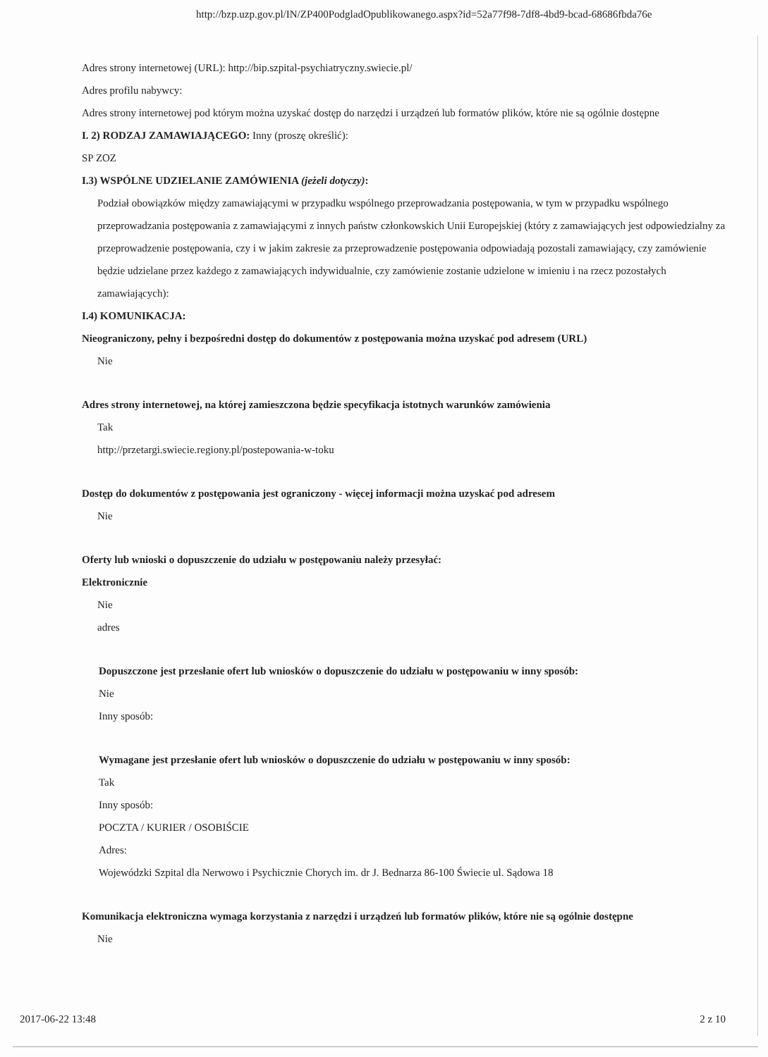http://bzp.uzp.gov.pl/IN/ZP400PodgladOpublikowanego.aspx?id=52a77f98-7df8-4bd9-bcad-68686fbda76e
Adres strony internetowej (URL): http://bip.szpital-psychiatryczny.swiecie.pl/
Adres profilu nabywcy:
Adres strony internetowej pod którym można uzyskać dostęp do narzędzi i urządzeń lub formatów plików, które nie są ogólnie dostępne
I. 2) RODZAJ ZAMAWIAJĄCEGO: Inny (proszę określić):
SP ZOZ
I.3) WSPÓLNE UDZIELANIE ZAMÓWIENIA (jeżeli dotyczy):
Podział obowiązków między zamawiającymi w przypadku wspólnego przeprowadzania postępowania, w tym w przypadku wspólnego przeprowadzania postępowania z zamawiającymi z innych państw członkowskich Unii Europejskiej (który z zamawiających jest odpowiedzialny za przeprowadzenie postępowania, czy i w jakim zakresie za przeprowadzenie postępowania odpowiadają pozostali zamawiający, czy zamówienie będzie udzielane przez każdego z zamawiających indywidualnie, czy zamówienie zostanie udzielone w imieniu i na rzecz pozostałych zamawiających):
I.4) KOMUNIKACJA:
Nieograniczony, pełny i bezpośredni dostęp do dokumentów z postępowania można uzyskać pod adresem (URL)
Nie
Adres strony internetowej, na której zamieszczona będzie specyfikacja istotnych warunków zamówienia
Tak
http://przetargi.swiecie.regiony.pl/postepowania-w-toku
Dostęp do dokumentów z postępowania jest ograniczony - więcej informacji można uzyskać pod adresem
Nie
Oferty lub wnioski o dopuszczenie do udziału w postępowaniu należy przesyłać:
Elektronicznie
Nie
adres
Dopuszczone jest przesłanie ofert lub wniosków o dopuszczenie do udziału w postępowaniu w inny sposób:
Nie
Inny sposób:
Wymagane jest przesłanie ofert lub wniosków o dopuszczenie do udziału w postępowaniu w inny sposób:
Tak
Inny sposób:
POCZTA / KURIER / OSOBIŚCIE
Adres:
Wojewódzki Szpital dla Nerwowo i Psychicznie Chorych im. dr J. Bednarza 86-100 Świecie ul. Sądowa 18
Komunikacja elektroniczna wymaga korzystania z narzędzi i urządzeń lub formatów plików, które nie są ogólnie dostępne
Nie
2017-06-22 13:48 2 z 10